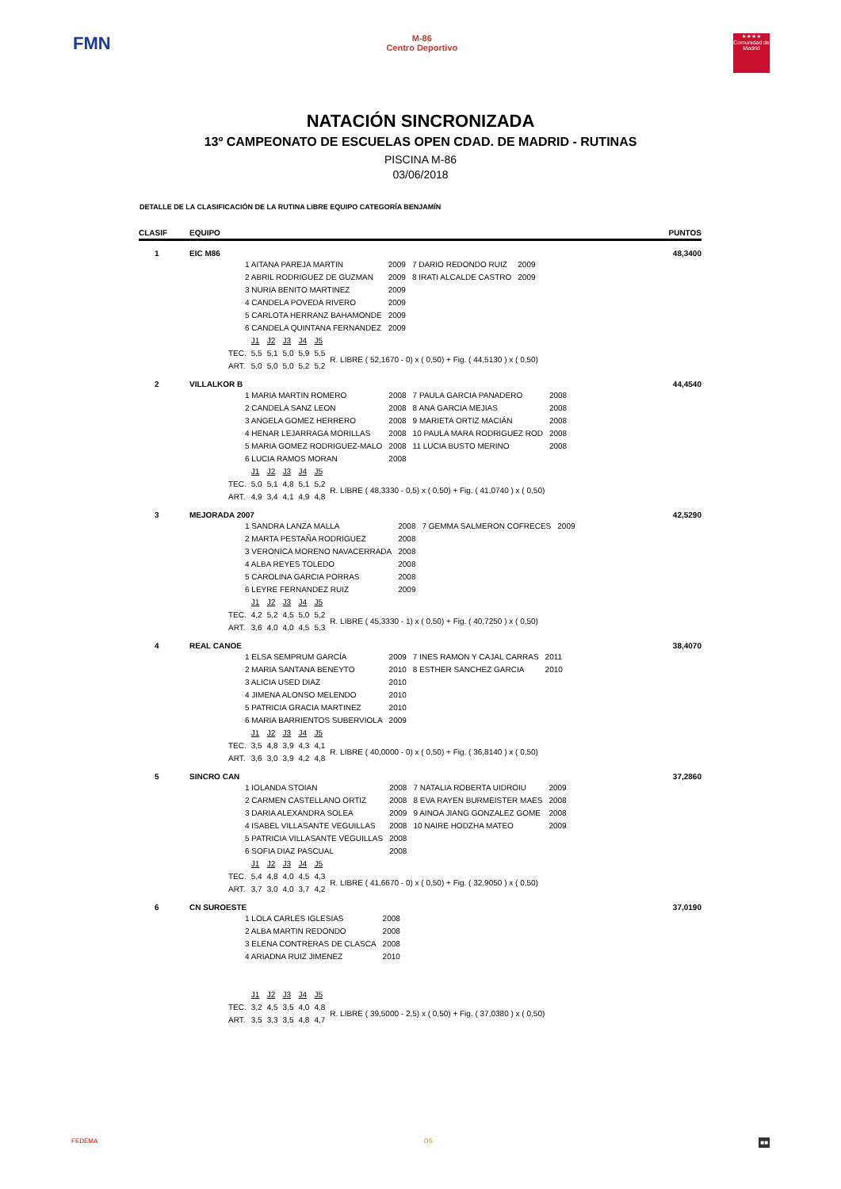FMN
M-86
Centro Deportivo
★★★★
Comunidad de Madrid
NATACIÓN SINCRONIZADA
13º CAMPEONATO DE ESCUELAS OPEN CDAD. DE MADRID - RUTINAS
PISCINA M-86
03/06/2018
DETALLE DE LA CLASIFICACIÓN DE LA RUTINA LIBRE EQUIPO CATEGORÍA BENJAMÍN
CLASIF EQUIPO PUNTOS
1 EIC M86 48,3400
| 1 AITANA PAREJA MARTIN | 2009 | 7 DARIO REDONDO RUIZ | 2009 |
| 2 ABRIL RODRIGUEZ DE GUZMAN | 2009 | 8 IRATI ALCALDE CASTRO | 2009 |
| 3 NURIA BENITO MARTINEZ | 2009 | | |
| 4 CANDELA POVEDA RIVERO | 2009 | | |
| 5 CARLOTA HERRANZ BAHAMONDE | 2009 | | |
| 6 CANDELA QUINTANA FERNANDEZ | 2009 | | |
| | J1 | J2 | J3 | J4 | J5 | |
| TEC. | 5,5 | 5,1 | 5,0 | 5,9 | 5,5 | R. LIBRE ( 52,1670 - 0) x ( 0,50) + Fig. ( 44,5130 ) x ( 0,50) |
| ART. | 5,0 | 5,0 | 5,0 | 5,2 | 5,2 | |
2 VILLALKOR B 44,4540
| 1 MARIA MARTIN ROMERO | 2008 | 7 PAULA GARCIA PANADERO | 2008 |
| 2 CANDELA SANZ LEON | 2008 | 8 ANA GARCIA MEJIAS | 2008 |
| 3 ANGELA GOMEZ HERRERO | 2008 | 9 MARIETA ORTIZ MACIÁN | 2008 |
| 4 HENAR LEJARRAGA MORILLAS | 2008 | 10 PAULA MARA RODRIGUEZ ROD | 2008 |
| 5 MARIA GOMEZ RODRIGUEZ-MALO | 2008 | 11 LUCIA BUSTO MERINO | 2008 |
| 6 LUCIA RAMOS MORAN | 2008 | | |
| | J1 | J2 | J3 | J4 | J5 | |
| TEC. | 5,0 | 5,1 | 4,8 | 5,1 | 5,2 | R. LIBRE ( 48,3330 - 0,5) x ( 0,50) + Fig. ( 41,0740 ) x ( 0,50) |
| ART. | 4,9 | 3,4 | 4,1 | 4,9 | 4,8 | |
3 MEJORADA 2007 42,5290
| 1 SANDRA LANZA MALLA | 2008 | 7 GEMMA SALMERON COFRECES | 2009 |
| 2 MARTA PESTAÑA RODRIGUEZ | 2008 | | |
| 3 VERONICA MORENO NAVACERRADA | 2008 | | |
| 4 ALBA REYES TOLEDO | 2008 | | |
| 5 CAROLINA GARCIA PORRAS | 2008 | | |
| 6 LEYRE FERNANDEZ RUIZ | 2009 | | |
| | J1 | J2 | J3 | J4 | J5 | |
| TEC. | 4,2 | 5,2 | 4,5 | 5,0 | 5,2 | R. LIBRE ( 45,3330 - 1) x ( 0,50) + Fig. ( 40,7250 ) x ( 0,50) |
| ART. | 3,6 | 4,0 | 4,0 | 4,5 | 5,3 | |
4 REAL CANOE 38,4070
| 1 ELSA SEMPRUM GARCÍA | 2009 | 7 INES RAMON Y CAJAL CARRAS | 2011 |
| 2 MARIA SANTANA BENEYTO | 2010 | 8 ESTHER SANCHEZ GARCIA | 2010 |
| 3 ALICIA USED DIAZ | 2010 | | |
| 4 JIMENA ALONSO MELENDO | 2010 | | |
| 5 PATRICIA GRACIA MARTINEZ | 2010 | | |
| 6 MARIA BARRIENTOS SUBERVIOLA | 2009 | | |
| | J1 | J2 | J3 | J4 | J5 | |
| TEC. | 3,5 | 4,8 | 3,9 | 4,3 | 4,1 | R. LIBRE ( 40,0000 - 0) x ( 0,50) + Fig. ( 36,8140 ) x ( 0,50) |
| ART. | 3,6 | 3,0 | 3,9 | 4,2 | 4,8 | |
5 SINCRO CAN 37,2860
| 1 IOLANDA STOIAN | 2008 | 7 NATALIA ROBERTA UIDROIU | 2009 |
| 2 CARMEN CASTELLANO ORTIZ | 2008 | 8 EVA RAYEN BURMEISTER MAES | 2008 |
| 3 DARIA ALEXANDRA SOLEA | 2009 | 9 AINOA JIANG GONZALEZ GOME | 2008 |
| 4 ISABEL VILLASANTE VEGUILLAS | 2008 | 10 NAIRE HODZHA MATEO | 2009 |
| 5 PATRICIA VILLASANTE VEGUILLAS | 2008 | | |
| 6 SOFIA DIAZ PASCUAL | 2008 | | |
| | J1 | J2 | J3 | J4 | J5 | |
| TEC. | 5,4 | 4,8 | 4,0 | 4,5 | 4,3 | R. LIBRE ( 41,6670 - 0) x ( 0,50) + Fig. ( 32,9050 ) x ( 0,50) |
| ART. | 3,7 | 3,0 | 4,0 | 3,7 | 4,2 | |
6 CN SUROESTE 37,0190
| 1 LOLA CARLES IGLESIAS | 2008 |
| 2 ALBA MARTIN REDONDO | 2008 |
| 3 ELENA CONTRERAS DE CLASCA | 2008 |
| 4 ARIADNA RUIZ JIMENEZ | 2010 |
| | J1 | J2 | J3 | J4 | J5 | |
| TEC. | 3,2 | 4,5 | 3,5 | 4,0 | 4,8 | R. LIBRE ( 39,5000 - 2,5) x ( 0,50) + Fig. ( 37,0380 ) x ( 0,50) |
| ART. | 3,5 | 3,3 | 3,5 | 4,8 | 4,7 | |
FEDEMA DS ■■